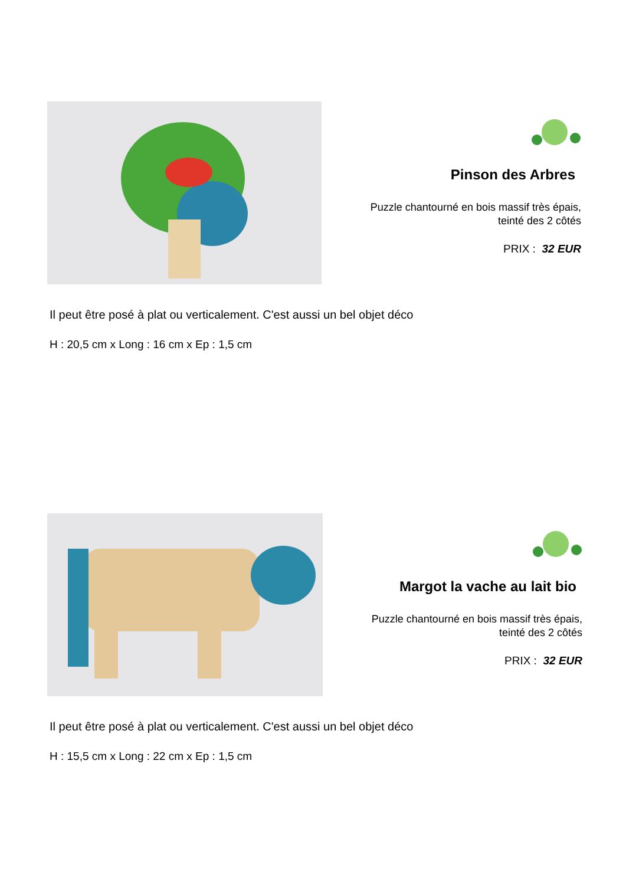Pinson des Arbres
Puzzle chantourné en bois massif très épais,
teinté des 2 côtés
PRIX : 32 EUR
Il peut être posé à plat ou verticalement. C'est aussi un bel objet déco
H : 20,5 cm x Long : 16 cm x Ep : 1,5 cm
Margot la vache au lait bio
Puzzle chantourné en bois massif très épais,
teinté des 2 côtés
PRIX : 32 EUR
Il peut être posé à plat ou verticalement. C'est aussi un bel objet déco
H : 15,5 cm x Long : 22 cm x Ep : 1,5 cm